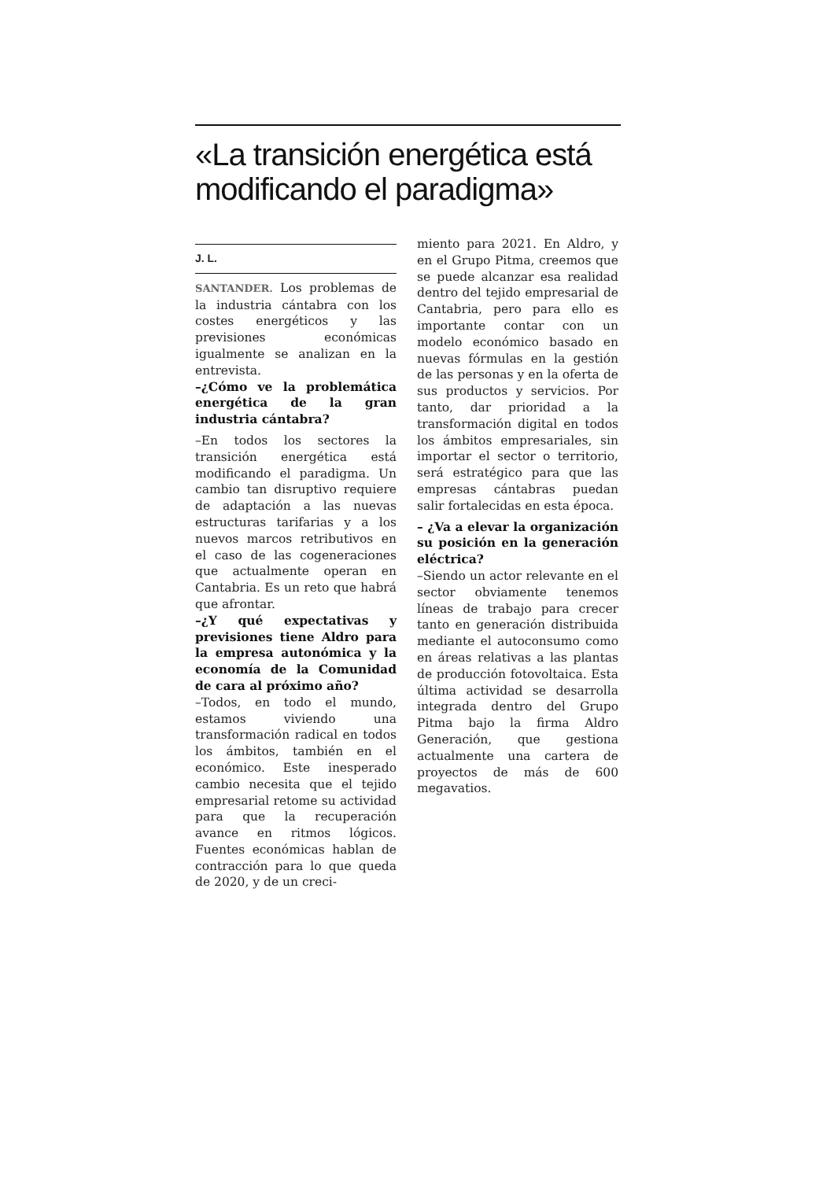«La transición energética está modificando el paradigma»
J. L.
SANTANDER. Los problemas de la industria cántabra con los costes energéticos y las previsiones económicas igualmente se analizan en la entrevista.
–¿Cómo ve la problemática energética de la gran industria cántabra?
–En todos los sectores la transición energética está modificando el paradigma. Un cambio tan disruptivo requiere de adaptación a las nuevas estructuras tarifarias y a los nuevos marcos retributivos en el caso de las cogeneraciones que actualmente operan en Cantabria. Es un reto que habrá que afrontar.
–¿Y qué expectativas y previsiones tiene Aldro para la empresa autonómica y la economía de la Comunidad de cara al próximo año?
–Todos, en todo el mundo, estamos viviendo una transformación radical en todos los ámbitos, también en el económico. Este inesperado cambio necesita que el tejido empresarial retome su actividad para que la recuperación avance en ritmos lógicos. Fuentes económicas hablan de contracción para lo que queda de 2020, y de un creci-
miento para 2021. En Aldro, y en el Grupo Pitma, creemos que se puede alcanzar esa realidad dentro del tejido empresarial de Cantabria, pero para ello es importante contar con un modelo económico basado en nuevas fórmulas en la gestión de las personas y en la oferta de sus productos y servicios. Por tanto, dar prioridad a la transformación digital en todos los ámbitos empresariales, sin importar el sector o territorio, será estratégico para que las empresas cántabras puedan salir fortalecidas en esta época.
– ¿Va a elevar la organización su posición en la generación eléctrica?
–Siendo un actor relevante en el sector obviamente tenemos líneas de trabajo para crecer tanto en generación distribuida mediante el autoconsumo como en áreas relativas a las plantas de producción fotovoltaica. Esta última actividad se desarrolla integrada dentro del Grupo Pitma bajo la firma Aldro Generación, que gestiona actualmente una cartera de proyectos de más de 600 megavatios.